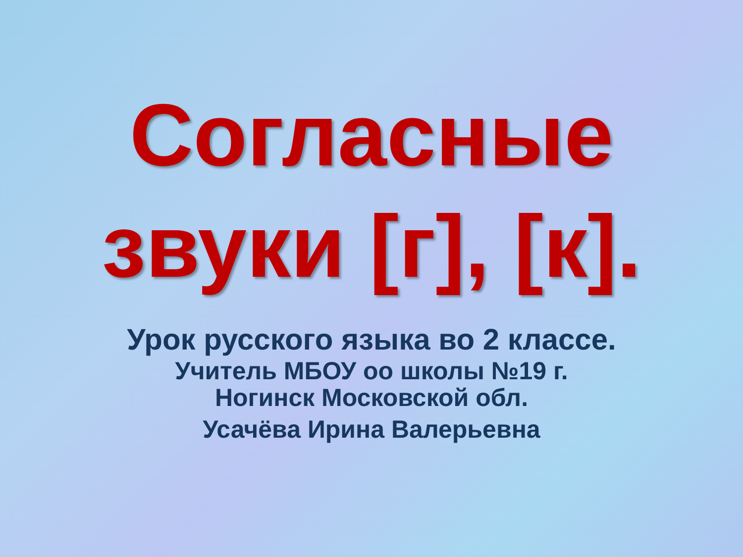Согласные
звуки [г], [к].
Урок русского языка во 2 классе.
Учитель МБОУ оо школы №19 г.
Ногинск Московской обл.
Усачёва Ирина Валерьевна